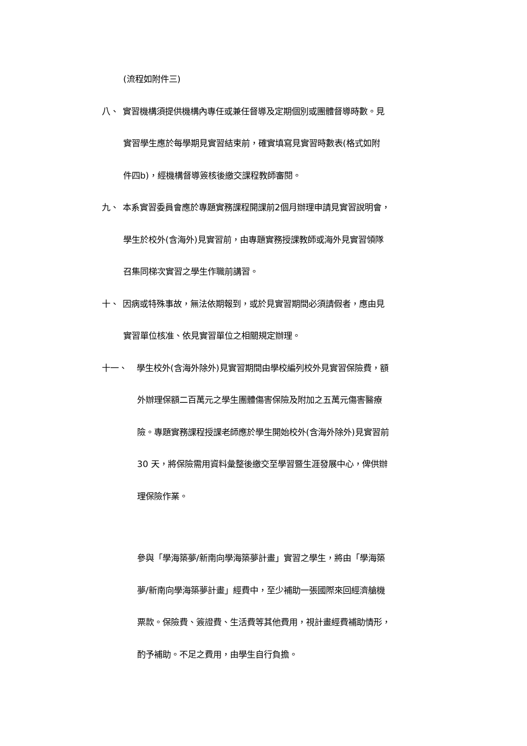(流程如附件三)
八、 實習機構須提供機構內專任或兼任督導及定期個別或團體督導時數。見
實習學生應於每學期見實習結束前，確實填寫見實習時數表(格式如附
件四b)，經機構督導簽核後繳交課程教師審閱。
九、 本系實習委員會應於專題實務課程開課前2個月辦理申請見實習說明會，
學生於校外(含海外)見實習前，由專題實務授課教師或海外見實習領隊
召集同梯次實習之學生作職前講習。
十、 因病或特殊事故，無法依期報到，或於見實習期間必須請假者，應由見
實習單位核准、依見實習單位之相關規定辦理。
十一、 學生校外(含海外除外)見實習期間由學校編列校外見實習保險費，額
外辦理保額二百萬元之學生團體傷害保險及附加之五萬元傷害醫療
險。專題實務課程授課老師應於學生開始校外(含海外除外)見實習前
30 天，將保險需用資料彙整後繳交至學習暨生涯發展中心，俾供辦
理保險作業。
參與「學海築夢/新南向學海築夢計畫」實習之學生，將由「學海築
夢/新南向學海築夢計畫」經費中，至少補助一張國際來回經濟艙機
票款。保險費、簽證費、生活費等其他費用，視計畫經費補助情形，
酌予補助。不足之費用，由學生自行負擔。